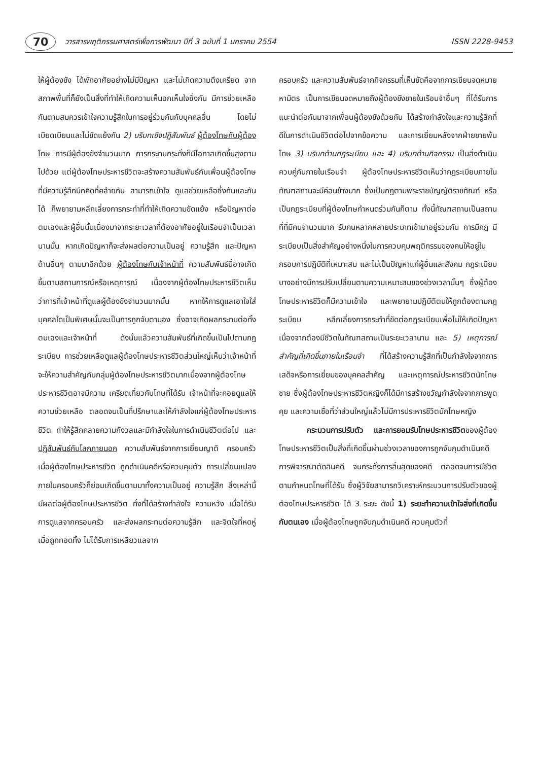70
วารสารพฤติกรรมศาสตร์เพื่อการพัฒนา ปีที่ 3 ฉบับที่ 1 มกราคม 2554
ISSN 2228-9453
ให้ผู้ต้องขัง ได้พักอาศัยอย่างไม่มีปัญหา และไม่เกิดความตึงเครียด จากสภาพพื้นที่ก็ยังเป็นสิ่งที่ทำให้เกิดความเห็นอกเห็นใจซึ่งกัน มีการช่วยเหลือกันตามสมควรเข้าใจความรู้สึกในการอยู่ร่วมกันกับบุคคลอื่น โดยไม่เบียดเบียนและไม่ขัดแย้งกัน 2) บริบทเชิงปฏิสัมพันธ์ ผู้ต้องโทษกับผู้ต้องโทษ การมีผู้ต้องขังจำนวนมาก การกระทบกระทั่งก็มีโอกาสเกิดขึ้นสูงตามไปด้วย แต่ผู้ต้องโทษประหารชีวิตจะสร้างความสัมพันธ์กับเพื่อนผู้ต้องโทษที่มีความรู้สึกนึกคิดที่คล้ายกัน สามารถเข้าใจ ดูแลช่วยเหลือซึ่งกันและกันได้ ก็พยายามหลีกเลี่ยงการกระทำที่ทำให้เกิดความขัดแย้ง หรือปัญหาต่อตนเองและผู้อื่นนั้นเนื่องมาจากระยะเวลาที่ต้องอาศัยอยู่ในเรือนจำเป็นเวลานานนั้น หากเกิดปัญหาก็จะส่งผลต่อความเป็นอยู่ ความรู้สึก และปัญหาด้านอื่นๆ ตามมาอีกด้วย ผู้ต้องโทษกับเจ้าหน้าที่ ความสัมพันธ์นี้อาจเกิดขึ้นตามสถานการณ์หรือเหตุการณ์ เนื่องจากผู้ต้องโทษประหารชีวิตเห็นว่าการที่เจ้าหน้าที่ดูแลผู้ต้องขังจำนวนมากนั้น หากให้การดูแลเอาใจใส่บุคคลใดเป็นพิเศษนั้นจะเป็นการถูกจับตามอง ซึ่งอาจเกิดผลกระทบต่อทั้งตนเองและเจ้าหน้าที่ ดังนั้นแล้วความสัมพันธ์ที่เกิดขึ้นเป็นไปตามกฎระเบียบ การช่วยเหลือดูแลผู้ต้องโทษประหารชีวิตส่วนใหญ่เห็นว่าเจ้าหน้าที่จะให้ความสำคัญกับกลุ่มผู้ต้องโทษประหารชีวิตมากเนื่องจากผู้ต้องโทษประหารชีวิตอาจมีความ เครียดเกี่ยวกับโทษที่ได้รับ เจ้าหน้าที่จะคอยดูแลให้ความช่วยเหลือ ตลอดจนเป็นที่ปรึกษาและให้กำลังใจแก่ผู้ต้องโทษประหารชีวิต ทำให้รู้สึกคลายความกังวลและมีกำลังใจในการดำเนินชีวิตต่อไป และปฏิสัมพันธ์กับโลกภายนอก ความสัมพันธ์จากการเยี่ยมญาติ ครอบครัว เมื่อผู้ต้องโทษประหารชีวิต ถูกดำเนินคดีหรือควบคุมตัว การเปลี่ยนแปลงภายในครอบครัวก็ย่อมเกิดขึ้นตามมาทั้งความเป็นอยู่ ความรู้สึก สิ่งเหล่านี้มีผลต่อผู้ต้องโทษประหารชีวิต ทั้งที่ได้สร้างกำลังใจ ความหวัง เมื่อได้รับการดูแลจากครอบครัว และส่งผลกระทบต่อความรู้สึก และจิตใจที่หดหู่ เมื่อถูกทอดทิ้ง ไม่ได้รับการเหลียวแลจาก
ครอบครัว และความสัมพันธ์จากกิจกรรมที่เห็นชัดคือจากการเขียนจดหมายหามิตร เป็นการเขียนจดหมายถึงผู้ต้องขังชายในเรือนจำอื่นๆ ที่ได้รับการแนะนำต่อกันมาจากเพื่อนผู้ต้องขังด้วยกัน ได้สร้างกำลังใจและความรู้สึกที่ดีในการดำเนินชีวิตต่อไปจากข้อความ และการเยี่ยมหลังจากฝ่ายชายพ้นโทษ 3) บริบทด้านกฎระเบียบ และ 4) บริบทด้านกิจกรรม เป็นสิ่งดำเนินควบคู่กันภายในเรือนจำ ผู้ต้องโทษประหารชีวิตเห็นว่ากฎระเบียบภายในทัณฑสถานจะมีค่อนข้างมาก ซึ่งเป็นกฎตามพระราชบัญญัติราชทัณฑ์ หรือเป็นกฎระเบียบที่ผู้ต้องโทษกำหนดร่วมกันก็ตาม ทั้งนี้ทัณฑสถานเป็นสถานที่ที่มีคนจำนวนมาก รับคนหลากหลายประเภทเข้ามาอยู่รวมกัน การมีกฎ มีระเบียบเป็นสิ่งสำคัญอย่างหนึ่งในการควบคุมพฤติกรรมของคนให้อยู่ในกรอบการปฏิบัติที่เหมาะสม และไม่เป็นปัญหาแก่ผู้อื่นและสังคม กฎระเบียบบางอย่างมีการปรับเปลี่ยนตามความเหมาะสมของช่วงเวลานั้นๆ ซึ่งผู้ต้องโทษประหารชีวิตก็มีความเข้าใจ และพยายามปฏิบัติตนให้ถูกต้องตามกฎระเบียบ หลีกเลี่ยงการกระทำที่ขัดต่อกฎระเบียบเพื่อไม่ให้เกิดปัญหาเนื่องจากต้องมีชีวิตในทัณฑสถานเป็นระยะเวลานาน และ 5) เหตุการณ์สำคัญที่เกิดขึ้นภายในเรือนจำ ที่ได้สร้างความรู้สึกที่เป็นกำลังใจจากการเสด็จหรือการเยี่ยมของบุคคลสำคัญ และเหตุการณ์ประหารชีวิตนักโทษชาย ซึ่งผู้ต้องโทษประหารชีวิตหญิงก็ได้มีการสร้างขวัญกำลังใจจากการพูดคุย และความเชื่อที่ว่าส่วนใหญ่แล้วไม่มีการประหารชีวิตนักโทษหญิง
กระบวนการปรับตัว และการยอมรับโทษประหารชีวิตของผู้ต้องโทษประหารชีวิตเป็นสิ่งที่เกิดขึ้นผ่านช่วงเวลาของการถูกจับกุมดำเนินคดี การพิจารณาตัดสินคดี จนกระทั่งการสิ้นสุดของคดี ตลอดจนการมีชีวิตตามกำหนดโทษที่ได้รับ ซึ่งผู้วิจัยสามารถวิเคราะห์กระบวนการปรับตัวของผู้ต้องโทษประหารชีวิต ได้ 3 ระยะ ดังนี้ 1) ระยะทำความเข้าใจสิ่งที่เกิดขึ้นกับตนเอง เมื่อผู้ต้องโทษถูกจับกุมดำเนินคดี ควบคุมตัวที่